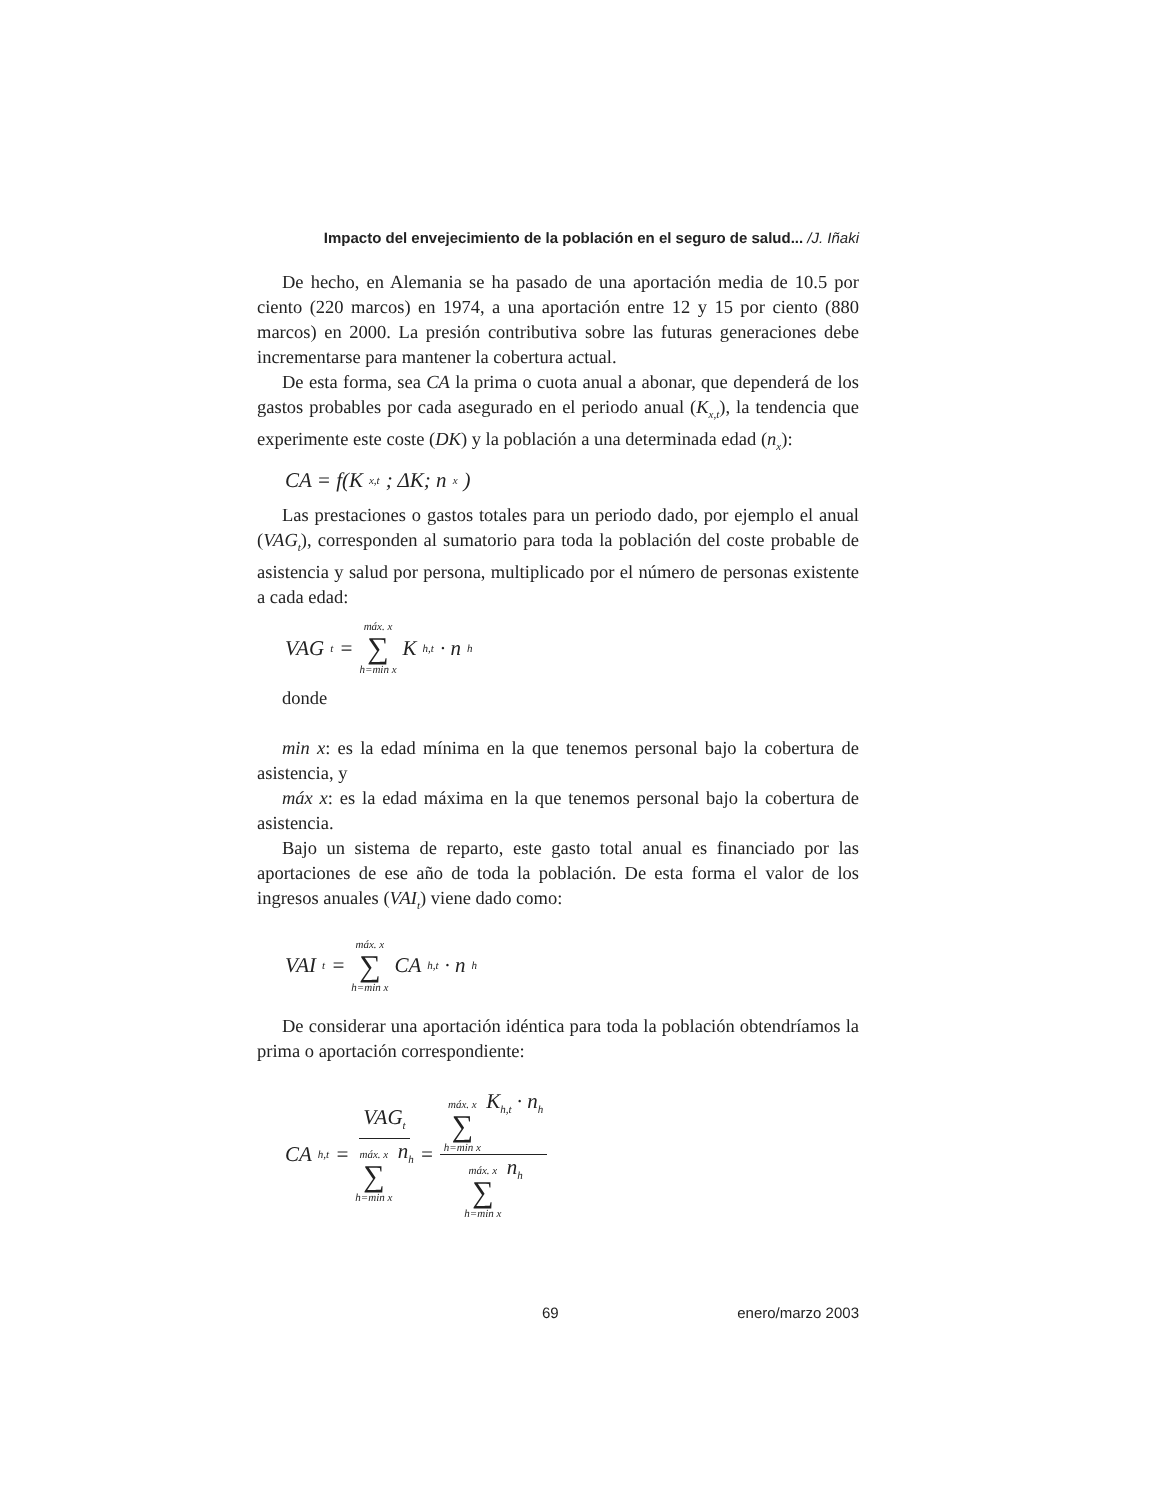Impacto del envejecimiento de la población en el seguro de salud... /J. Iñaki
De hecho, en Alemania se ha pasado de una aportación media de 10.5 por ciento (220 marcos) en 1974, a una aportación entre 12 y 15 por ciento (880 marcos) en 2000. La presión contributiva sobre las futuras generaciones debe incrementarse para mantener la cobertura actual.
De esta forma, sea CA la prima o cuota anual a abonar, que dependerá de los gastos probables por cada asegurado en el periodo anual (K<sub>x,t</sub>), la tendencia que experimente este coste (DK) y la población a una determinada edad (n<sub>x</sub>):
CA = f(K<sub>x,t</sub>; ΔK; n<sub>x</sub>)
Las prestaciones o gastos totales para un periodo dado, por ejemplo el anual (VAG<sub>t</sub>), corresponden al sumatorio para toda la población del coste probable de asistencia y salud por persona, multiplicado por el número de personas existente a cada edad:
VAG<sub>t</sub> = máx. x ∑ h=min x K<sub>h,t</sub> · n<sub>h</sub>
donde
min x: es la edad mínima en la que tenemos personal bajo la cobertura de asistencia, y
máx x: es la edad máxima en la que tenemos personal bajo la cobertura de asistencia.
Bajo un sistema de reparto, este gasto total anual es financiado por las aportaciones de ese año de toda la población. De esta forma el valor de los ingresos anuales (VAI<sub>t</sub>) viene dado como:
VAI<sub>t</sub> = máx. x ∑ h=min x CA<sub>h,t</sub> · n<sub>h</sub>
De considerar una aportación idéntica para toda la población obtendríamos la prima o aportación correspondiente:
CA<sub>h,t</sub> = VAG<sub>t</sub> máx. x ∑ h=min x n<sub>h</sub> = máx. x ∑ h=min x K<sub>h,t</sub> · n<sub>h</sub> máx. x ∑ h=min x n<sub>h</sub>
69 enero/marzo 2003